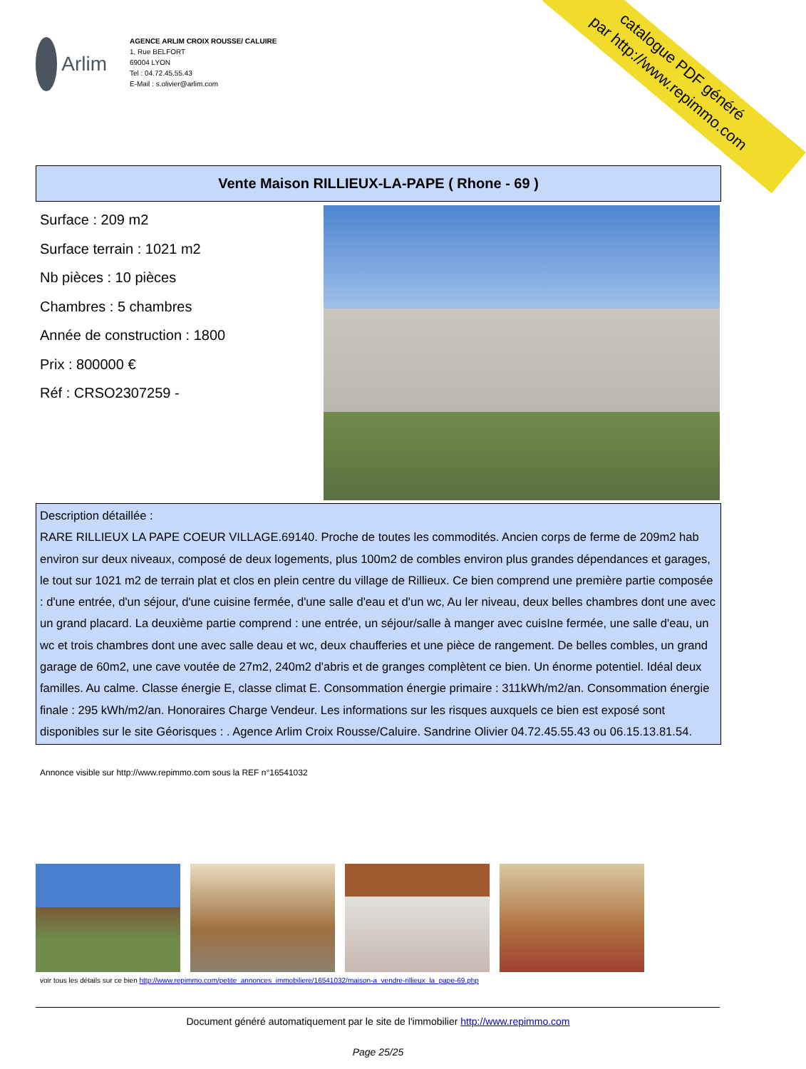catalogue PDF généré
par http://www.repimmo.com
Arlim
AGENCE ARLIM CROIX ROUSSE/ CALUIRE
1, Rue BELFORT
69004 LYON
Tel : 04.72.45.55.43
E-Mail : s.olivier@arlim.com
Vente Maison RILLIEUX-LA-PAPE ( Rhone - 69 )
Surface : 209 m2
Surface terrain : 1021 m2
Nb pièces : 10 pièces
Chambres : 5 chambres
Année de construction : 1800
Prix : 800000 €
Réf : CRSO2307259 -
Description détaillée :
RARE RILLIEUX LA PAPE COEUR VILLAGE.69140. Proche de toutes les commodités. Ancien corps de ferme de 209m2 hab environ sur deux niveaux, composé de deux logements, plus 100m2 de combles environ plus grandes dépendances et garages, le tout sur 1021 m2 de terrain plat et clos en plein centre du village de Rillieux. Ce bien comprend une première partie composée : d'une entrée, d'un séjour, d'une cuisine fermée, d'une salle d'eau et d'un wc, Au ler niveau, deux belles chambres dont une avec un grand placard. La deuxième partie comprend : une entrée, un séjour/salle à manger avec cuisIne fermée, une salle d'eau, un wc et trois chambres dont une avec salle deau et wc, deux chaufferies et une pièce de rangement. De belles combles, un grand garage de 60m2, une cave voutée de 27m2, 240m2 d'abris et de granges complètent ce bien. Un énorme potentiel. Idéal deux familles. Au calme. Classe énergie E, classe climat E. Consommation énergie primaire : 311kWh/m2/an. Consommation énergie finale : 295 kWh/m2/an. Honoraires Charge Vendeur. Les informations sur les risques auxquels ce bien est exposé sont disponibles sur le site Géorisques : . Agence Arlim Croix Rousse/Caluire. Sandrine Olivier 04.72.45.55.43 ou 06.15.13.81.54.
Annonce visible sur http://www.repimmo.com sous la REF n°16541032
voir tous les détails sur ce bien http://www.repimmo.com/petite_annonces_immobiliere/16541032/maison-a_vendre-rillieux_la_pape-69.php
Document généré automatiquement par le site de l'immobilier http://www.repimmo.com
Page 25/25